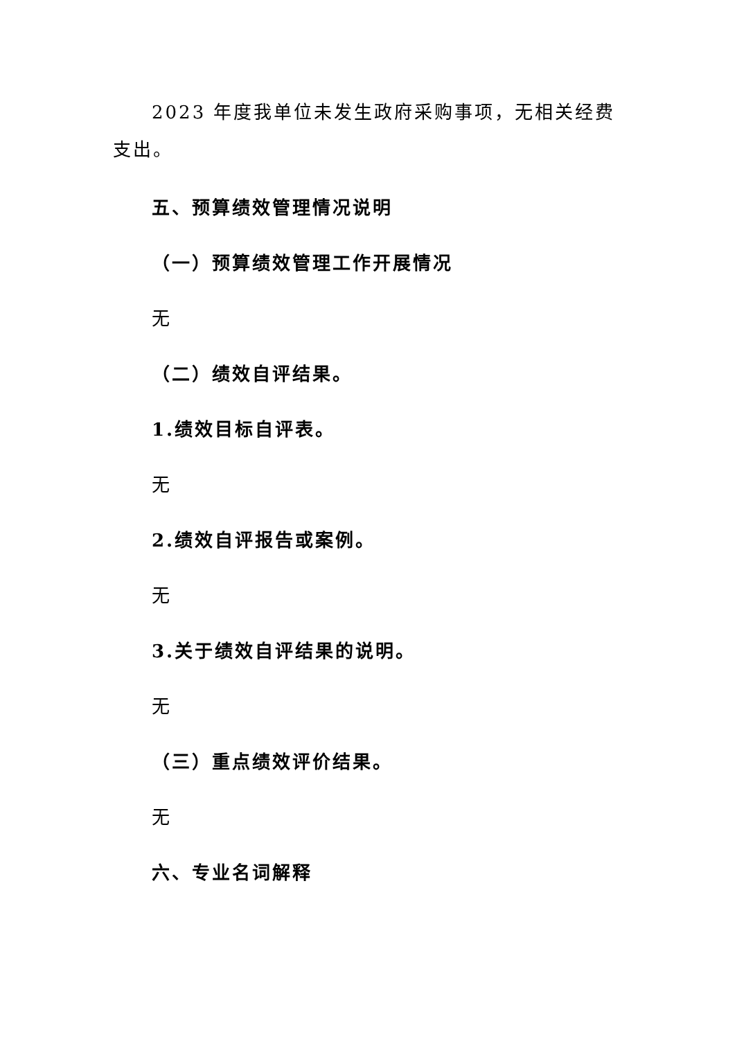2023 年度我单位未发生政府采购事项，无相关经费支出。
五、预算绩效管理情况说明
（一）预算绩效管理工作开展情况
无
（二）绩效自评结果。
1.绩效目标自评表。
无
2.绩效自评报告或案例。
无
3.关于绩效自评结果的说明。
无
（三）重点绩效评价结果。
无
六、专业名词解释